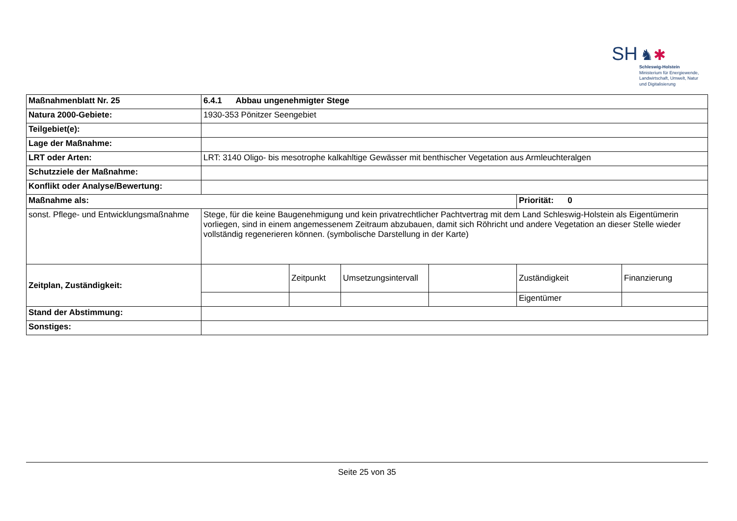SH ♞✱
Schleswig-Holstein
Ministerium für Energiewende,
Landwirtschaft, Umwelt, Natur
und Digitalisierung
| Maßnahmenblatt Nr. 25 | 6.4.1 Abbau ungenehmigter Stege | | | | | |
| Natura 2000-Gebiete: | 1930-353 Pönitzer Seengebiet | | | | | |
| Teilgebiet(e): | | | | | | |
| Lage der Maßnahme: | | | | | | |
| LRT oder Arten: | LRT: 3140 Oligo- bis mesotrophe kalkahltige Gewässer mit benthischer Vegetation aus Armleuchteralgen | | | | | |
| Schutzziele der Maßnahme: | | | | | | |
| Konflikt oder Analyse/Bewertung: | | | | | | |
| Maßnahme als: | | | | | Priorität: 0 | |
| sonst. Pflege- und Entwicklungsmaßnahme | Stege, für die keine Baugenehmigung und kein privatrechtlicher Pachtvertrag mit dem Land Schleswig-Holstein als Eigentümerin vorliegen, sind in einem angemessenem Zeitraum abzubauen, damit sich Röhricht und andere Vegetation an dieser Stelle wieder vollständig regenerieren können. (symbolische Darstellung in der Karte) | | | | | |
| Zeitplan, Zuständigkeit: | | Zeitpunkt | Umsetzungsintervall | | Zuständigkeit | Finanzierung |
| | | | | | Eigentümer | |
| Stand der Abstimmung: | | | | | | |
| Sonstiges: | | | | | | |
Seite 25 von 35